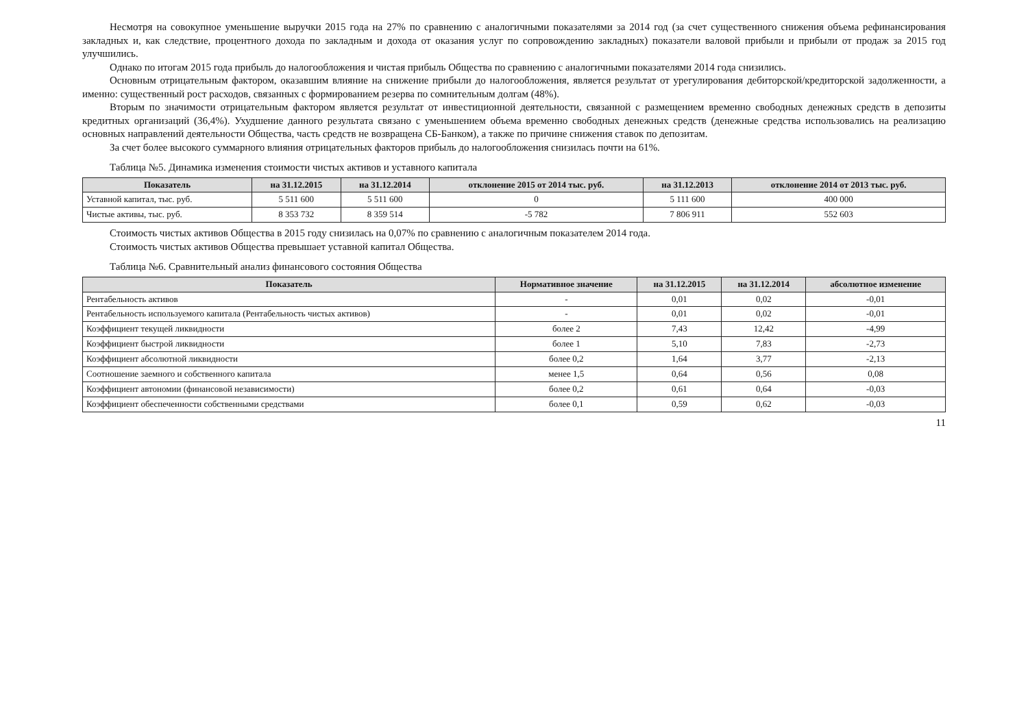Несмотря на совокупное уменьшение выручки 2015 года на 27% по сравнению с аналогичными показателями за 2014 год (за счет существенного снижения объема рефинансирования закладных и, как следствие, процентного дохода по закладным и дохода от оказания услуг по сопровождению закладных) показатели валовой прибыли и прибыли от продаж за 2015 год улучшились.
Однако по итогам 2015 года прибыль до налогообложения и чистая прибыль Общества по сравнению с аналогичными показателями 2014 года снизились.
Основным отрицательным фактором, оказавшим влияние на снижение прибыли до налогообложения, является результат от урегулирования дебиторской/кредиторской задолженности, а именно: существенный рост расходов, связанных с формированием резерва по сомнительным долгам (48%).
Вторым по значимости отрицательным фактором является результат от инвестиционной деятельности, связанной с размещением временно свободных денежных средств в депозиты кредитных организаций (36,4%). Ухудшение данного результата связано с уменьшением объема временно свободных денежных средств (денежные средства использовались на реализацию основных направлений деятельности Общества, часть средств не возвращена СБ-Банком), а также по причине снижения ставок по депозитам.
За счет более высокого суммарного влияния отрицательных факторов прибыль до налогообложения снизилась почти на 61%.
Таблица №5. Динамика изменения стоимости чистых активов и уставного капитала
| Показатель | на 31.12.2015 | на 31.12.2014 | отклонение 2015 от 2014 тыс. руб. | на 31.12.2013 | отклонение 2014 от 2013 тыс. руб. |
| --- | --- | --- | --- | --- | --- |
| Уставной капитал, тыс. руб. | 5 511 600 | 5 511 600 | 0 | 5 111 600 | 400 000 |
| Чистые активы, тыс. руб. | 8 353 732 | 8 359 514 | -5 782 | 7 806 911 | 552 603 |
Стоимость чистых активов Общества в 2015 году снизилась на 0,07% по сравнению с аналогичным показателем 2014 года.
Стоимость чистых активов Общества превышает уставной капитал Общества.
Таблица №6. Сравнительный анализ финансового состояния Общества
| Показатель | Нормативное значение | на 31.12.2015 | на 31.12.2014 | абсолютное изменение |
| --- | --- | --- | --- | --- |
| Рентабельность активов | - | 0,01 | 0,02 | -0,01 |
| Рентабельность используемого капитала (Рентабельность чистых активов) | - | 0,01 | 0,02 | -0,01 |
| Коэффициент текущей ликвидности | более 2 | 7,43 | 12,42 | -4,99 |
| Коэффициент быстрой ликвидности | более 1 | 5,10 | 7,83 | -2,73 |
| Коэффициент абсолютной ликвидности | более 0,2 | 1,64 | 3,77 | -2,13 |
| Соотношение заемного и собственного капитала | менее 1,5 | 0,64 | 0,56 | 0,08 |
| Коэффициент автономии (финансовой независимости) | более 0,2 | 0,61 | 0,64 | -0,03 |
| Коэффициент обеспеченности собственными средствами | более 0,1 | 0,59 | 0,62 | -0,03 |
11